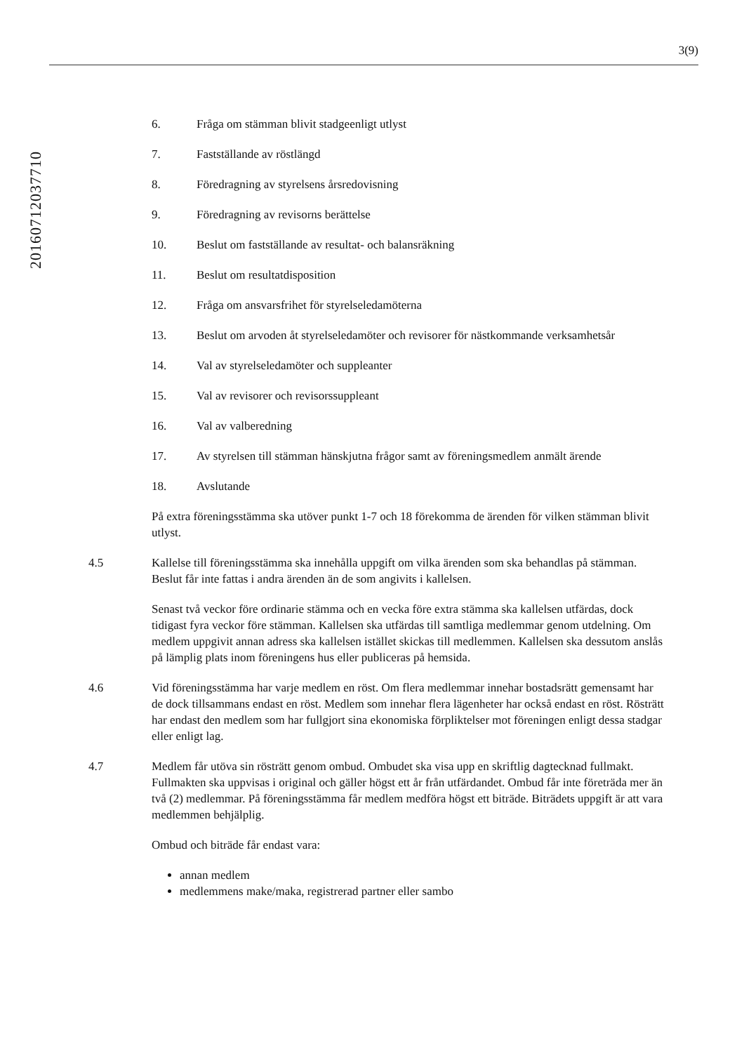3(9)
20160712037710
6. Fråga om stämman blivit stadgeenligt utlyst
7. Fastställande av röstlängd
8. Föredragning av styrelsens årsredovisning
9. Föredragning av revisorns berättelse
10. Beslut om fastställande av resultat- och balansräkning
11. Beslut om resultatdisposition
12. Fråga om ansvarsfrihet för styrelseledamöterna
13. Beslut om arvoden åt styrelseledamöter och revisorer för nästkommande verksamhetsår
14. Val av styrelseledamöter och suppleanter
15. Val av revisorer och revisorssuppleant
16. Val av valberedning
17. Av styrelsen till stämman hänskjutna frågor samt av föreningsmedlem anmält ärende
18. Avslutande
På extra föreningsstämma ska utöver punkt 1-7 och 18 förekomma de ärenden för vilken stämman blivit utlyst.
4.5 Kallelse till föreningsstämma ska innehålla uppgift om vilka ärenden som ska behandlas på stämman. Beslut får inte fattas i andra ärenden än de som angivits i kallelsen.
Senast två veckor före ordinarie stämma och en vecka före extra stämma ska kallelsen utfärdas, dock tidigast fyra veckor före stämman. Kallelsen ska utfärdas till samtliga medlemmar genom utdelning. Om medlem uppgivit annan adress ska kallelsen istället skickas till medlemmen. Kallelsen ska dessutom anslås på lämplig plats inom föreningens hus eller publiceras på hemsida.
4.6 Vid föreningsstämma har varje medlem en röst. Om flera medlemmar innehar bostadsrätt gemensamt har de dock tillsammans endast en röst. Medlem som innehar flera lägenheter har också endast en röst. Rösträtt har endast den medlem som har fullgjort sina ekonomiska förpliktelser mot föreningen enligt dessa stadgar eller enligt lag.
4.7 Medlem får utöva sin rösträtt genom ombud. Ombudet ska visa upp en skriftlig dagtecknad fullmakt. Fullmakten ska uppvisas i original och gäller högst ett år från utfärdandet. Ombud får inte företräda mer än två (2) medlemmar. På föreningsstämma får medlem medföra högst ett biträde. Biträdets uppgift är att vara medlemmen behjälplig.
Ombud och biträde får endast vara:
annan medlem
medlemmens make/maka, registrerad partner eller sambo